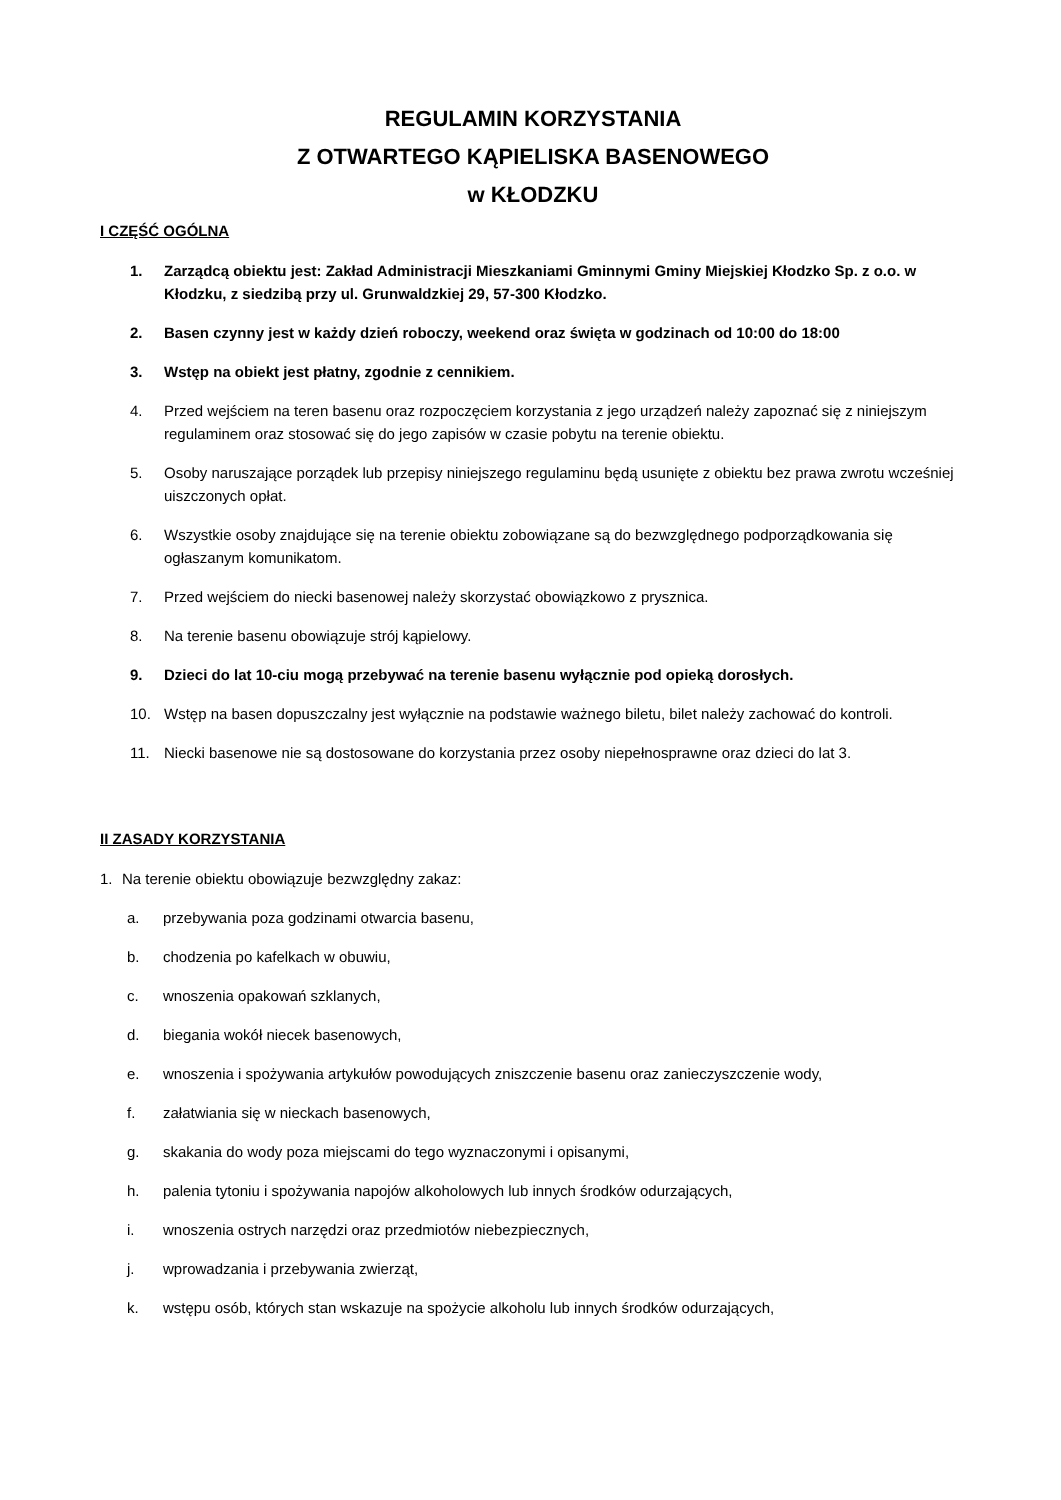REGULAMIN KORZYSTANIA
Z OTWARTEGO KĄPIELISKA BASENOWEGO
w KŁODZKU
I CZĘŚĆ OGÓLNA
1. Zarządcą obiektu jest: Zakład Administracji Mieszkaniami Gminnymi Gminy Miejskiej Kłodzko Sp. z o.o. w Kłodzku, z siedzibą przy ul. Grunwaldzkiej 29, 57-300 Kłodzko.
2. Basen czynny jest w każdy dzień roboczy, weekend oraz święta w godzinach od 10:00 do 18:00
3. Wstęp na obiekt jest płatny, zgodnie z cennikiem.
4. Przed wejściem na teren basenu oraz rozpoczęciem korzystania z jego urządzeń należy zapoznać się z niniejszym regulaminem oraz stosować się do jego zapisów w czasie pobytu na terenie obiektu.
5. Osoby naruszające porządek lub przepisy niniejszego regulaminu będą usunięte z obiektu bez prawa zwrotu wcześniej uiszczonych opłat.
6. Wszystkie osoby znajdujące się na terenie obiektu zobowiązane są do bezwzględnego podporządkowania się ogłaszanym komunikatom.
7. Przed wejściem do niecki basenowej należy skorzystać obowiązkowo z prysznica.
8. Na terenie basenu obowiązuje strój kąpielowy.
9. Dzieci do lat 10-ciu mogą przebywać na terenie basenu wyłącznie pod opieką dorosłych.
10. Wstęp na basen dopuszczalny jest wyłącznie na podstawie ważnego biletu, bilet należy zachować do kontroli.
11. Niecki basenowe nie są dostosowane do korzystania przez osoby niepełnosprawne oraz dzieci do lat 3.
II ZASADY KORZYSTANIA
1. Na terenie obiektu obowiązuje bezwzględny zakaz:
a. przebywania poza godzinami otwarcia basenu,
b. chodzenia po kafelkach w obuwiu,
c. wnoszenia opakowań szklanych,
d. biegania wokół niecek basenowych,
e. wnoszenia i spożywania artykułów powodujących zniszczenie basenu oraz zanieczyszczenie wody,
f. załatwiania się w nieckach basenowych,
g. skakania do wody poza miejscami do tego wyznaczonymi i opisanymi,
h. palenia tytoniu i spożywania napojów alkoholowych lub innych środków odurzających,
i. wnoszenia ostrych narzędzi oraz przedmiotów niebezpiecznych,
j. wprowadzania i przebywania zwierząt,
k. wstępu osób, których stan wskazuje na spożycie alkoholu lub innych środków odurzających,